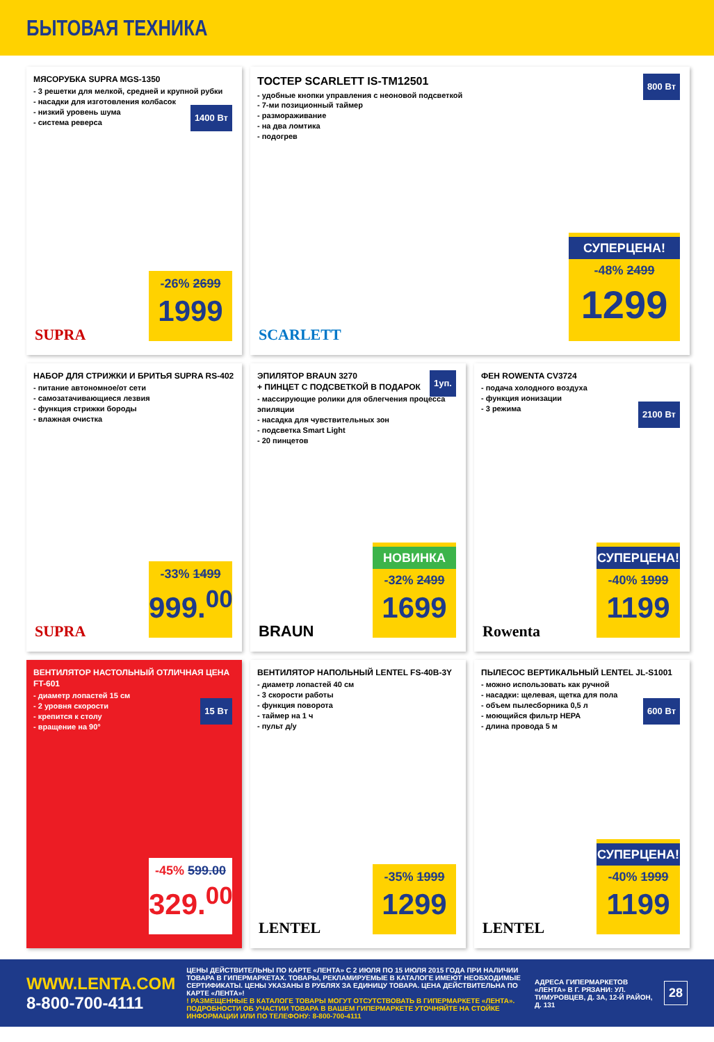БЫТОВАЯ ТЕХНИКА
МЯСОРУБКА SUPRA MGS-1350
- 3 решетки для мелкой, средней и крупной рубки
- насадки для изготовления колбасок
- низкий уровень шума
- система реверса
1400 Вт
-26% 2699
1999
SUPRA
ТОСТЕР SCARLETT IS-TM12501
- удобные кнопки управления с неоновой подсветкой
- 7-ми позиционный таймер
- размораживание
- на два ломтика
- подогрев
800 Вт
СУПЕРЦЕНА!
-48% 2499
1299
SCARLETT
НАБОР ДЛЯ СТРИЖКИ И БРИТЬЯ SUPRA RS-402
- питание автономное/от сети
- самозатачивающиеся лезвия
- функция стрижки бороды
- влажная очистка
-33% 1499
999.<sup>00</sup>
SUPRA
ЭПИЛЯТОР BRAUN 3270
+ ПИНЦЕТ С ПОДСВЕТКОЙ В ПОДАРОК
- массирующие ролики для облегчения процесса эпиляции
- насадка для чувствительных зон
- подсветка Smart Light
- 20 пинцетов
1уп.
НОВИНКА
-32% 2499
1699
BRAUN
ФЕН ROWENTA CV3724
- подача холодного воздуха
- функция ионизации
- 3 режима
2100 Вт
СУПЕРЦЕНА!
-40% 1999
1199
Rowenta
ВЕНТИЛЯТОР НАСТОЛЬНЫЙ ОТЛИЧНАЯ ЦЕНА FT-601
- диаметр лопастей 15 см
- 2 уровня скорости
- крепится к столу
- вращение на 90°
15 Вт
-45% 599.00
329.<sup>00</sup>
ВЕНТИЛЯТОР НАПОЛЬНЫЙ LENTEL FS-40B-3Y
- диаметр лопастей 40 см
- 3 скорости работы
- функция поворота
- таймер на 1 ч
- пульт д/у
-35% 1999
1299
LENTEL
ПЫЛЕСОС ВЕРТИКАЛЬНЫЙ LENTEL JL-S1001
- можно использовать как ручной
- насадки: щелевая, щетка для пола
- объем пылесборника 0,5 л
- моющийся фильтр HEPA
- длина провода 5 м
600 Вт
СУПЕРЦЕНА!
-40% 1999
1199
LENTEL
WWW.LENTA.COM
8-800-700-4111
ЦЕНЫ ДЕЙСТВИТЕЛЬНЫ ПО КАРТЕ «ЛЕНТА» С 2 ИЮЛЯ ПО 15 ИЮЛЯ 2015 ГОДА ПРИ НАЛИЧИИ ТОВАРА В ГИПЕРМАРКЕТАХ. ТОВАРЫ, РЕКЛАМИРУЕМЫЕ В КАТАЛОГЕ ИМЕЮТ НЕОБХОДИМЫЕ СЕРТИФИКАТЫ. ЦЕНЫ УКАЗАНЫ В РУБЛЯХ ЗА ЕДИНИЦУ ТОВАРА. ЦЕНА ДЕЙСТВИТЕЛЬНА ПО КАРТЕ «ЛЕНТА»!
! РАЗМЕЩЕННЫЕ В КАТАЛОГЕ ТОВАРЫ МОГУТ ОТСУТСТВОВАТЬ В ГИПЕРМАРКЕТЕ «ЛЕНТА». ПОДРОБНОСТИ ОБ УЧАСТИИ ТОВАРА В ВАШЕМ ГИПЕРМАРКЕТЕ УТОЧНЯЙТЕ НА СТОЙКЕ ИНФОРМАЦИИ ИЛИ ПО ТЕЛЕФОНУ: 8-800-700-4111
АДРЕСА ГИПЕРМАРКЕТОВ «ЛЕНТА» В Г. РЯЗАНИ: УЛ. ТИМУРОВЦЕВ, Д. 3А, 12-Й РАЙОН, Д. 131
28